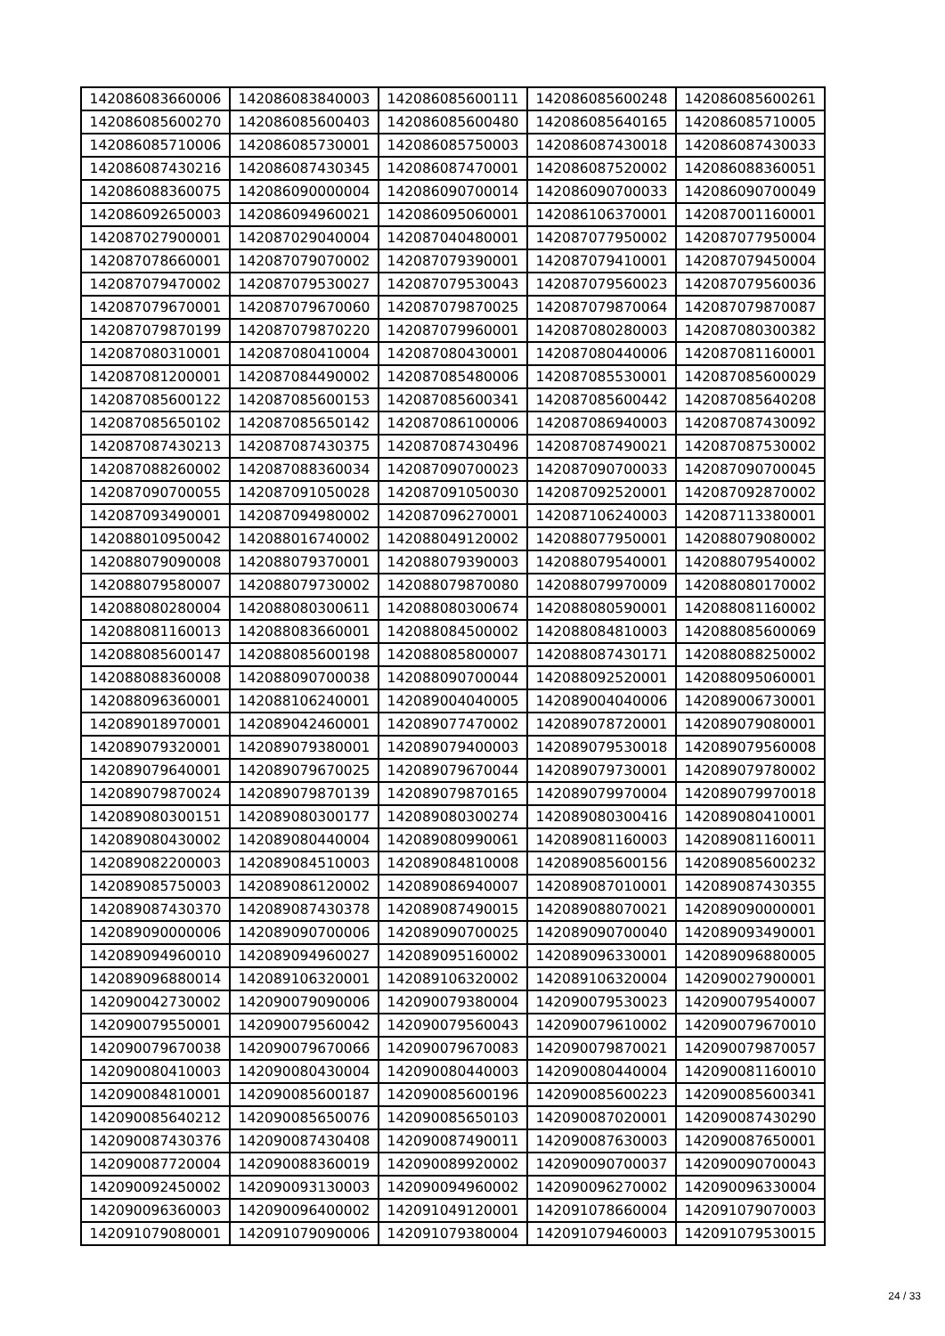| 142086083660006 | 142086083840003 | 142086085600111 | 142086085600248 | 142086085600261 |
| 142086085600270 | 142086085600403 | 142086085600480 | 142086085640165 | 142086085710005 |
| 142086085710006 | 142086085730001 | 142086085750003 | 142086087430018 | 142086087430033 |
| 142086087430216 | 142086087430345 | 142086087470001 | 142086087520002 | 142086088360051 |
| 142086088360075 | 142086090000004 | 142086090700014 | 142086090700033 | 142086090700049 |
| 142086092650003 | 142086094960021 | 142086095060001 | 142086106370001 | 142087001160001 |
| 142087027900001 | 142087029040004 | 142087040480001 | 142087077950002 | 142087077950004 |
| 142087078660001 | 142087079070002 | 142087079390001 | 142087079410001 | 142087079450004 |
| 142087079470002 | 142087079530027 | 142087079530043 | 142087079560023 | 142087079560036 |
| 142087079670001 | 142087079670060 | 142087079870025 | 142087079870064 | 142087079870087 |
| 142087079870199 | 142087079870220 | 142087079960001 | 142087080280003 | 142087080300382 |
| 142087080310001 | 142087080410004 | 142087080430001 | 142087080440006 | 142087081160001 |
| 142087081200001 | 142087084490002 | 142087085480006 | 142087085530001 | 142087085600029 |
| 142087085600122 | 142087085600153 | 142087085600341 | 142087085600442 | 142087085640208 |
| 142087085650102 | 142087085650142 | 142087086100006 | 142087086940003 | 142087087430092 |
| 142087087430213 | 142087087430375 | 142087087430496 | 142087087490021 | 142087087530002 |
| 142087088260002 | 142087088360034 | 142087090700023 | 142087090700033 | 142087090700045 |
| 142087090700055 | 142087091050028 | 142087091050030 | 142087092520001 | 142087092870002 |
| 142087093490001 | 142087094980002 | 142087096270001 | 142087106240003 | 142087113380001 |
| 142088010950042 | 142088016740002 | 142088049120002 | 142088077950001 | 142088079080002 |
| 142088079090008 | 142088079370001 | 142088079390003 | 142088079540001 | 142088079540002 |
| 142088079580007 | 142088079730002 | 142088079870080 | 142088079970009 | 142088080170002 |
| 142088080280004 | 142088080300611 | 142088080300674 | 142088080590001 | 142088081160002 |
| 142088081160013 | 142088083660001 | 142088084500002 | 142088084810003 | 142088085600069 |
| 142088085600147 | 142088085600198 | 142088085800007 | 142088087430171 | 142088088250002 |
| 142088088360008 | 142088090700038 | 142088090700044 | 142088092520001 | 142088095060001 |
| 142088096360001 | 142088106240001 | 142089004040005 | 142089004040006 | 142089006730001 |
| 142089018970001 | 142089042460001 | 142089077470002 | 142089078720001 | 142089079080001 |
| 142089079320001 | 142089079380001 | 142089079400003 | 142089079530018 | 142089079560008 |
| 142089079640001 | 142089079670025 | 142089079670044 | 142089079730001 | 142089079780002 |
| 142089079870024 | 142089079870139 | 142089079870165 | 142089079970004 | 142089079970018 |
| 142089080300151 | 142089080300177 | 142089080300274 | 142089080300416 | 142089080410001 |
| 142089080430002 | 142089080440004 | 142089080990061 | 142089081160003 | 142089081160011 |
| 142089082200003 | 142089084510003 | 142089084810008 | 142089085600156 | 142089085600232 |
| 142089085750003 | 142089086120002 | 142089086940007 | 142089087010001 | 142089087430355 |
| 142089087430370 | 142089087430378 | 142089087490015 | 142089088070021 | 142089090000001 |
| 142089090000006 | 142089090700006 | 142089090700025 | 142089090700040 | 142089093490001 |
| 142089094960010 | 142089094960027 | 142089095160002 | 142089096330001 | 142089096880005 |
| 142089096880014 | 142089106320001 | 142089106320002 | 142089106320004 | 142090027900001 |
| 142090042730002 | 142090079090006 | 142090079380004 | 142090079530023 | 142090079540007 |
| 142090079550001 | 142090079560042 | 142090079560043 | 142090079610002 | 142090079670010 |
| 142090079670038 | 142090079670066 | 142090079670083 | 142090079870021 | 142090079870057 |
| 142090080410003 | 142090080430004 | 142090080440003 | 142090080440004 | 142090081160010 |
| 142090084810001 | 142090085600187 | 142090085600196 | 142090085600223 | 142090085600341 |
| 142090085640212 | 142090085650076 | 142090085650103 | 142090087020001 | 142090087430290 |
| 142090087430376 | 142090087430408 | 142090087490011 | 142090087630003 | 142090087650001 |
| 142090087720004 | 142090088360019 | 142090089920002 | 142090090700037 | 142090090700043 |
| 142090092450002 | 142090093130003 | 142090094960002 | 142090096270002 | 142090096330004 |
| 142090096360003 | 142090096400002 | 142091049120001 | 142091078660004 | 142091079070003 |
| 142091079080001 | 142091079090006 | 142091079380004 | 142091079460003 | 142091079530015 |
24 / 33